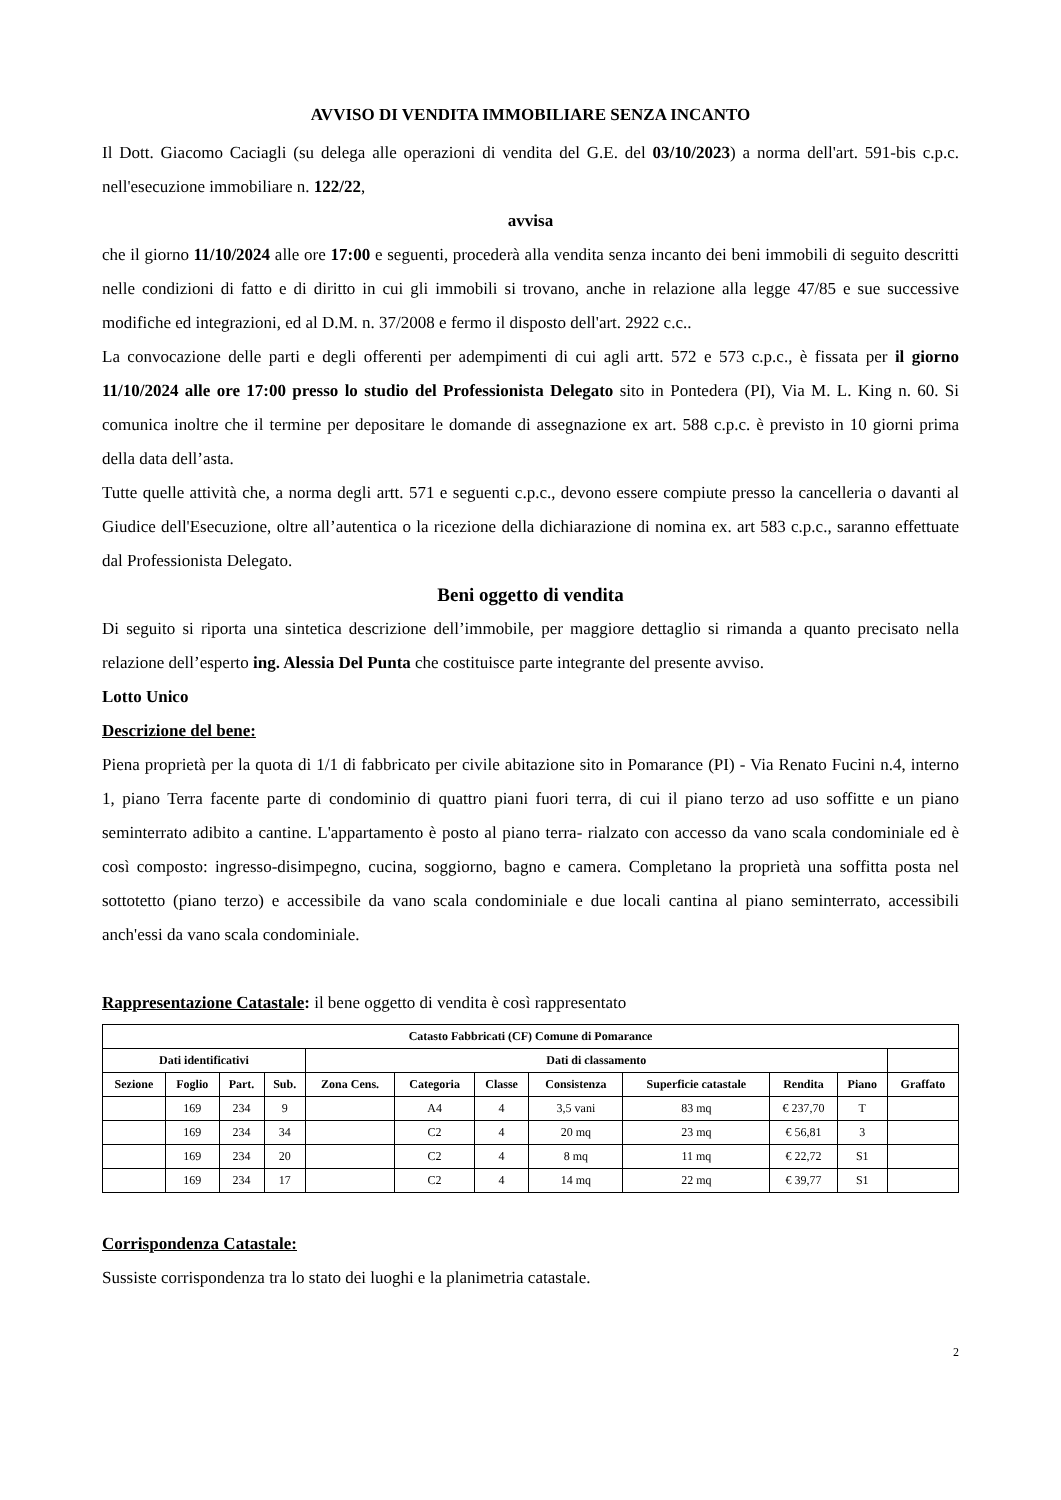AVVISO DI VENDITA IMMOBILIARE SENZA INCANTO
Il Dott. Giacomo Caciagli (su delega alle operazioni di vendita del G.E. del 03/10/2023) a norma dell'art. 591-bis c.p.c. nell'esecuzione immobiliare n. 122/22,
avvisa
che il giorno 11/10/2024 alle ore 17:00 e seguenti, procederà alla vendita senza incanto dei beni immobili di seguito descritti nelle condizioni di fatto e di diritto in cui gli immobili si trovano, anche in relazione alla legge 47/85 e sue successive modifiche ed integrazioni, ed al D.M. n. 37/2008 e fermo il disposto dell'art. 2922 c.c..
La convocazione delle parti e degli offerenti per adempimenti di cui agli artt. 572 e 573 c.p.c., è fissata per il giorno 11/10/2024 alle ore 17:00 presso lo studio del Professionista Delegato sito in Pontedera (PI), Via M. L. King n. 60. Si comunica inoltre che il termine per depositare le domande di assegnazione ex art. 588 c.p.c. è previsto in 10 giorni prima della data dell’asta.
Tutte quelle attività che, a norma degli artt. 571 e seguenti c.p.c., devono essere compiute presso la cancelleria o davanti al Giudice dell'Esecuzione, oltre all’autentica o la ricezione della dichiarazione di nomina ex. art 583 c.p.c., saranno effettuate dal Professionista Delegato.
Beni oggetto di vendita
Di seguito si riporta una sintetica descrizione dell’immobile, per maggiore dettaglio si rimanda a quanto precisato nella relazione dell’esperto ing. Alessia Del Punta che costituisce parte integrante del presente avviso.
Lotto Unico
Descrizione del bene:
Piena proprietà per la quota di 1/1 di fabbricato per civile abitazione sito in Pomarance (PI) - Via Renato Fucini n.4, interno 1, piano Terra facente parte di condominio di quattro piani fuori terra, di cui il piano terzo ad uso soffitte e un piano seminterrato adibito a cantine. L'appartamento è posto al piano terra- rialzato con accesso da vano scala condominiale ed è così composto: ingresso-disimpegno, cucina, soggiorno, bagno e camera. Completano la proprietà una soffitta posta nel sottotetto (piano terzo) e accessibile da vano scala condominiale e due locali cantina al piano seminterrato, accessibili anch'essi da vano scala condominiale.
Rappresentazione Catastale: il bene oggetto di vendita è così rappresentato
| Catasto Fabbricati (CF) Comune di Pomarance | | | | | | | | | | | |
| --- | --- | --- | --- | --- | --- | --- | --- | --- | --- | --- | --- |
| Dati identificativi | | | | Dati di classamento | | | | | | | |
| Sezione | Foglio | Part. | Sub. | Zona Cens. | Categoria | Classe | Consistenza | Superficie catastale | Rendita | Piano | Graffato |
| | 169 | 234 | 9 | | A4 | 4 | 3,5 vani | 83 mq | € 237,70 | T | |
| | 169 | 234 | 34 | | C2 | 4 | 20 mq | 23 mq | € 56,81 | 3 | |
| | 169 | 234 | 20 | | C2 | 4 | 8 mq | 11 mq | € 22,72 | S1 | |
| | 169 | 234 | 17 | | C2 | 4 | 14 mq | 22 mq | € 39,77 | S1 | |
Corrispondenza Catastale:
Sussiste corrispondenza tra lo stato dei luoghi e la planimetria catastale.
2